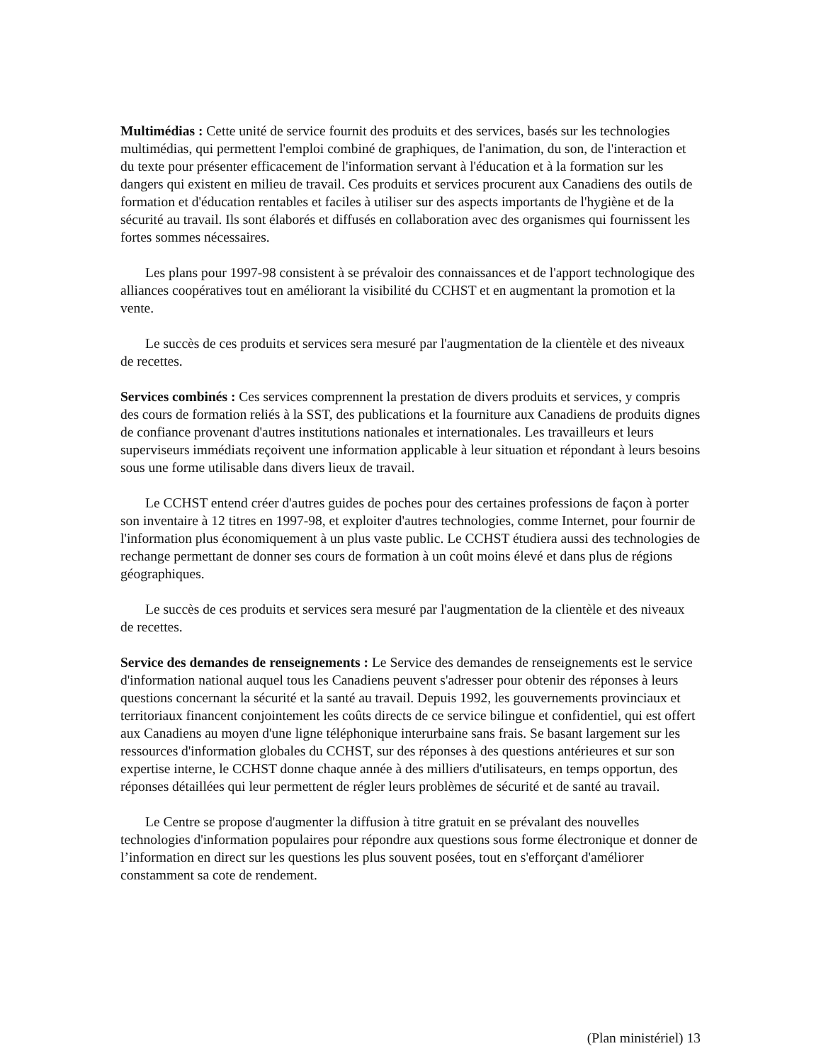Multimédias : Cette unité de service fournit des produits et des services, basés sur les technologies multimédias, qui permettent l'emploi combiné de graphiques, de l'animation, du son, de l'interaction et du texte pour présenter efficacement de l'information servant à l'éducation et à la formation sur les dangers qui existent en milieu de travail. Ces produits et services procurent aux Canadiens des outils de formation et d'éducation rentables et faciles à utiliser sur des aspects importants de l'hygiène et de la sécurité au travail. Ils sont élaborés et diffusés en collaboration avec des organismes qui fournissent les fortes sommes nécessaires.
Les plans pour 1997-98 consistent à se prévaloir des connaissances et de l'apport technologique des alliances coopératives tout en améliorant la visibilité du CCHST et en augmentant la promotion et la vente.
Le succès de ces produits et services sera mesuré par l'augmentation de la clientèle et des niveaux de recettes.
Services combinés : Ces services comprennent la prestation de divers produits et services, y compris des cours de formation reliés à la SST, des publications et la fourniture aux Canadiens de produits dignes de confiance provenant d'autres institutions nationales et internationales. Les travailleurs et leurs superviseurs immédiats reçoivent une information applicable à leur situation et répondant à leurs besoins sous une forme utilisable dans divers lieux de travail.
Le CCHST entend créer d'autres guides de poches pour des certaines professions de façon à porter son inventaire à 12 titres en 1997-98, et exploiter d'autres technologies, comme Internet, pour fournir de l'information plus économiquement à un plus vaste public. Le CCHST étudiera aussi des technologies de rechange permettant de donner ses cours de formation à un coût moins élevé et dans plus de régions géographiques.
Le succès de ces produits et services sera mesuré par l'augmentation de la clientèle et des niveaux de recettes.
Service des demandes de renseignements : Le Service des demandes de renseignements est le service d'information national auquel tous les Canadiens peuvent s'adresser pour obtenir des réponses à leurs questions concernant la sécurité et la santé au travail. Depuis 1992, les gouvernements provinciaux et territoriaux financent conjointement les coûts directs de ce service bilingue et confidentiel, qui est offert aux Canadiens au moyen d'une ligne téléphonique interurbaine sans frais. Se basant largement sur les ressources d'information globales du CCHST, sur des réponses à des questions antérieures et sur son expertise interne, le CCHST donne chaque année à des milliers d'utilisateurs, en temps opportun, des réponses détaillées qui leur permettent de régler leurs problèmes de sécurité et de santé au travail.
Le Centre se propose d'augmenter la diffusion à titre gratuit en se prévalant des nouvelles technologies d'information populaires pour répondre aux questions sous forme électronique et donner de l’information en direct sur les questions les plus souvent posées, tout en s'efforçant d'améliorer constamment sa cote de rendement.
(Plan ministériel) 13